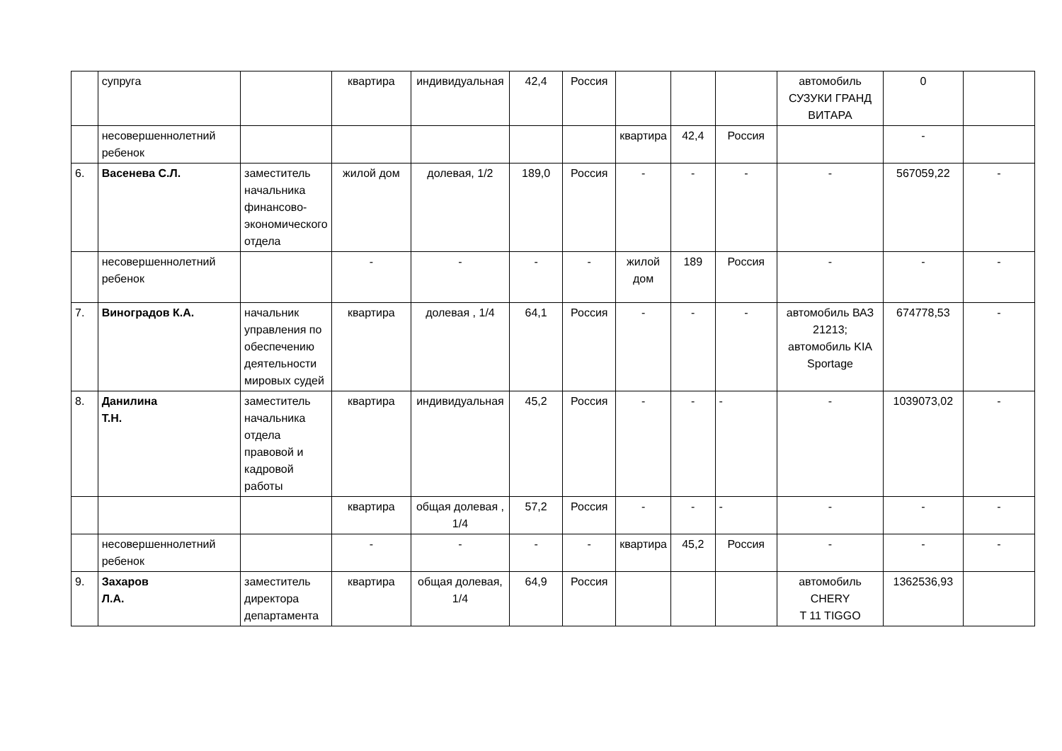| | супруга | | квартира | индивидуальная | 42,4 | Россия | | | | автомобиль СУЗУКИ ГРАНД ВИТАРА | 0 | |
| | несовершеннолетний ребенок | | | | | | квартира | 42,4 | Россия | | - | |
| 6. | Васенева С.Л. | заместитель начальника финансово-экономического отдела | жилой дом | долевая, 1/2 | 189,0 | Россия | - | - | - | - | 567059,22 | - |
| | несовершеннолетний ребенок | | - | - | - | - | жилой дом | 189 | Россия | - | - | - |
| 7. | Виноградов К.А. | начальник управления по обеспечению деятельности мировых судей | квартира | долевая , 1/4 | 64,1 | Россия | - | - | - | автомобиль ВАЗ 21213; автомобиль KIA Sportage | 674778,53 | - |
| 8. | Данилина Т.Н. | заместитель начальника отдела правовой и кадровой работы | квартира | индивидуальная | 45,2 | Россия | - | - | - | - | 1039073,02 | - |
| | | | квартира | общая долевая , 1/4 | 57,2 | Россия | - | - | - | - | - | - |
| | несовершеннолетний ребенок | | - | - | - | - | квартира | 45,2 | Россия | - | - | - |
| 9. | Захаров Л.А. | заместитель директора департамента | квартира | общая долевая, 1/4 | 64,9 | Россия | | | | автомобиль CHERY T 11 TIGGO | 1362536,93 | |